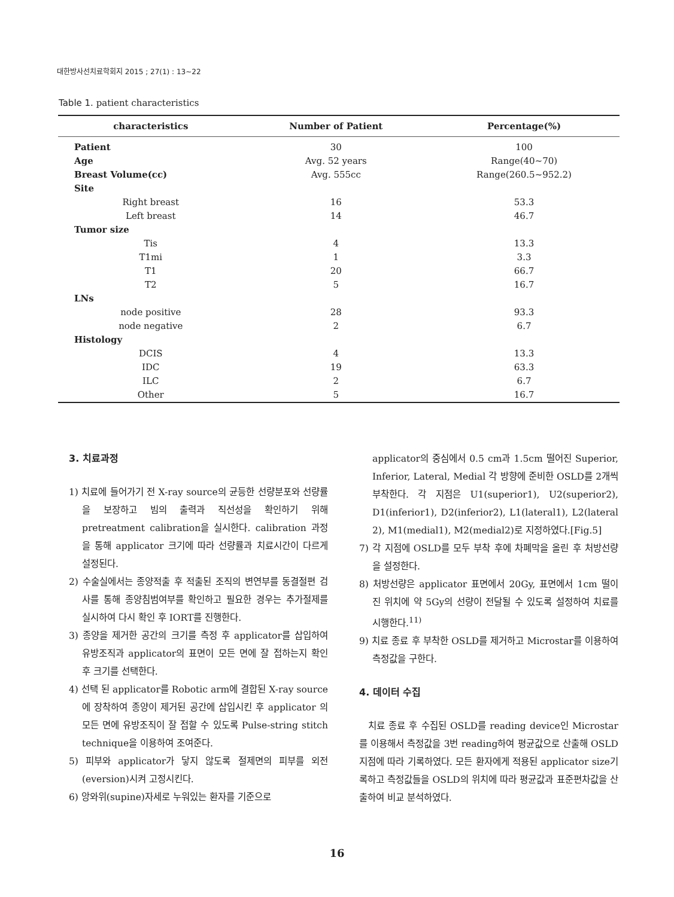대한방사선치료학회지 2015 ; 27(1) : 13~22
Table 1. patient characteristics
| characteristics | Number of Patient | Percentage(%) |
| --- | --- | --- |
| Patient | 30 | 100 |
| Age | Avg. 52 years | Range(40~70) |
| Breast Volume(cc) | Avg. 555cc | Range(260.5~952.2) |
| Site | | |
| Right breast | 16 | 53.3 |
| Left breast | 14 | 46.7 |
| Tumor size | | |
| Tis | 4 | 13.3 |
| T1mi | 1 | 3.3 |
| T1 | 20 | 66.7 |
| T2 | 5 | 16.7 |
| LNs | | |
| node positive | 28 | 93.3 |
| node negative | 2 | 6.7 |
| Histology | | |
| DCIS | 4 | 13.3 |
| IDC | 19 | 63.3 |
| ILC | 2 | 6.7 |
| Other | 5 | 16.7 |
3. 치료과정
1) 치료에 들어가기 전 X-ray source의 균등한 선량분포와 선량률을 보장하고 빔의 출력과 직선성을 확인하기 위해 pretreatment calibration을 실시한다. calibration 과정을 통해 applicator 크기에 따라 선량률과 치료시간이 다르게 설정된다.
2) 수술실에서는 종양적출 후 적출된 조직의 변연부를 동결절편 검사를 통해 종양침범여부를 확인하고 필요한 경우는 추가절제를 실시하여 다시 확인 후 IORT를 진행한다.
3) 종양을 제거한 공간의 크기를 측정 후 applicator를 삽입하여 유방조직과 applicator의 표면이 모든 면에 잘 접하는지 확인 후 크기를 선택한다.
4) 선택 된 applicator를 Robotic arm에 결합된 X-ray source에 장착하여 종양이 제거된 공간에 삽입시킨 후 applicator 의 모든 면에 유방조직이 잘 접할 수 있도록 Pulse-string stitch technique을 이용하여 조여준다.
5) 피부와 applicator가 닿지 않도록 절제면의 피부를 외전(eversion)시켜 고정시킨다.
6) 앙와위(supine)자세로 누워있는 환자를 기준으로
applicator의 중심에서 0.5 cm과 1.5cm 떨어진 Superior, Inferior, Lateral, Medial 각 방향에 준비한 OSLD를 2개씩 부착한다. 각 지점은 U1(superior1), U2(superior2), D1(inferior1), D2(inferior2), L1(lateral1), L2(lateral 2), M1(medial1), M2(medial2)로 지정하였다.[Fig.5]
7) 각 지점에 OSLD를 모두 부착 후에 차폐막을 올린 후 처방선량을 설정한다.
8) 처방선량은 applicator 표면에서 20Gy, 표면에서 1cm 떨이 진 위치에 약 5Gy의 선량이 전달될 수 있도록 설정하여 치료를 시행한다.<sup>11)</sup>
9) 치료 종료 후 부착한 OSLD를 제거하고 Microstar를 이용하여 측정값을 구한다.
4. 데이터 수집
치료 종료 후 수집된 OSLD를 reading device인 Microstar를 이용해서 측정값을 3번 reading하여 평균값으로 산출해 OSLD지점에 따라 기록하였다. 모든 환자에게 적용된 applicator size기록하고 측정값들을 OSLD의 위치에 따라 평균값과 표준편차값을 산출하여 비교 분석하였다.
16